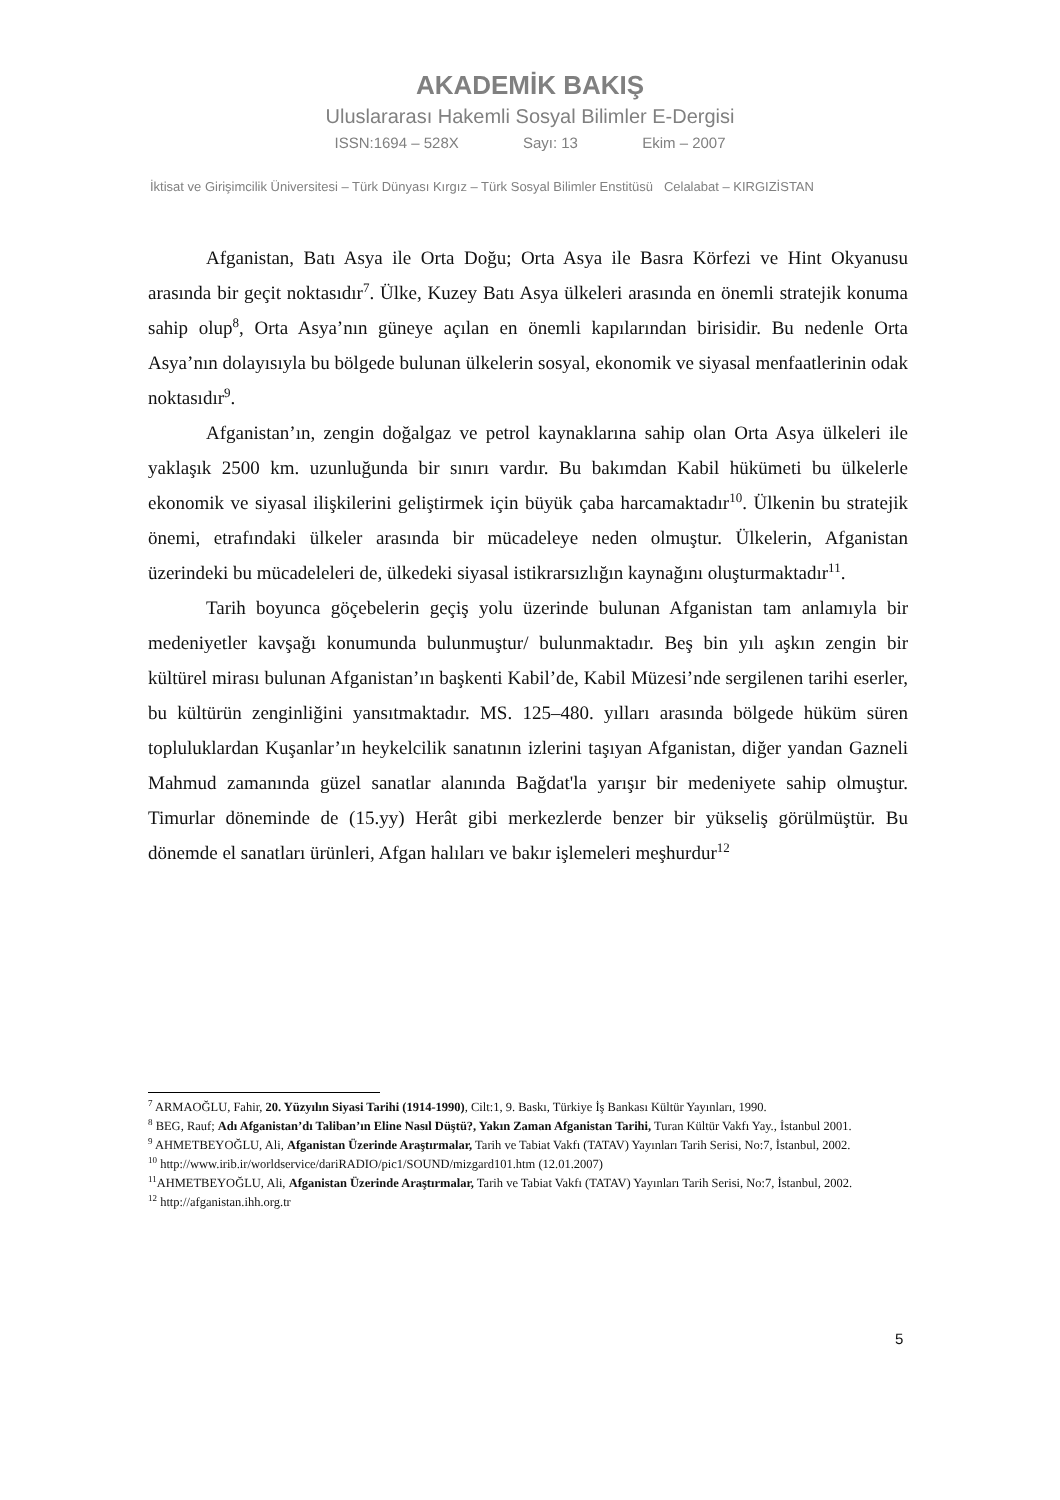AKADEMİK BAKIŞ
Uluslararası Hakemli Sosyal Bilimler E-Dergisi
ISSN:1694 – 528X Sayı: 13 Ekim – 2007
İktisat ve Girişimcilik Üniversitesi – Türk Dünyası Kırgız – Türk Sosyal Bilimler Enstitüsü Celalabat – KIRGIZİSTAN
Afganistan, Batı Asya ile Orta Doğu; Orta Asya ile Basra Körfezi ve Hint Okyanusu arasında bir geçit noktasıdır<sup>7</sup>. Ülke, Kuzey Batı Asya ülkeleri arasında en önemli stratejik konuma sahip olup<sup>8</sup>, Orta Asya’nın güneye açılan en önemli kapılarından birisidir. Bu nedenle Orta Asya’nın dolayısıyla bu bölgede bulunan ülkelerin sosyal, ekonomik ve siyasal menfaatlerinin odak noktasıdır<sup>9</sup>.
Afganistan’ın, zengin doğalgaz ve petrol kaynaklarına sahip olan Orta Asya ülkeleri ile yaklaşık 2500 km. uzunluğunda bir sınırı vardır. Bu bakımdan Kabil hükümeti bu ülkelerle ekonomik ve siyasal ilişkilerini geliştirmek için büyük çaba harcamaktadır<sup>10</sup>. Ülkenin bu stratejik önemi, etrafındaki ülkeler arasında bir mücadeleye neden olmuştur. Ülkelerin, Afganistan üzerindeki bu mücadeleleri de, ülkedeki siyasal istikrarsızlığın kaynağını oluşturmaktadır<sup>11</sup>.
Tarih boyunca göçebelerin geçiş yolu üzerinde bulunan Afganistan tam anlamıyla bir medeniyetler kavşağı konumunda bulunmuştur/ bulunmaktadır. Beş bin yılı aşkın zengin bir kültürel mirası bulunan Afganistan’ın başkenti Kabil’de, Kabil Müzesi’nde sergilenen tarihi eserler, bu kültürün zenginliğini yansıtmaktadır. MS. 125–480. yılları arasında bölgede hüküm süren topluluklardan Kuşanlar’ın heykelcilik sanatının izlerini taşıyan Afganistan, diğer yandan Gazneli Mahmud zamanında güzel sanatlar alanında Bağdat'la yarışır bir medeniyete sahip olmuştur. Timurlar döneminde de (15.yy) Herât gibi merkezlerde benzer bir yükseliş görülmüştür. Bu dönemde el sanatları ürünleri, Afgan halıları ve bakır işlemeleri meşhurdur<sup>12</sup>
<sup>7</sup> ARMAOĞLU, Fahir, 20. Yüzyılın Siyasi Tarihi (1914-1990), Cilt:1, 9. Baskı, Türkiye İş Bankası Kültür Yayınları, 1990.
<sup>8</sup> BEG, Rauf; Adı Afganistan’dı Taliban’ın Eline Nasıl Düştü?, Yakın Zaman Afganistan Tarihi, Turan Kültür Vakfı Yay., İstanbul 2001.
<sup>9</sup> AHMETBEYOĞLU, Ali, Afganistan Üzerinde Araştırmalar, Tarih ve Tabiat Vakfı (TATAV) Yayınları Tarih Serisi, No:7, İstanbul, 2002.
<sup>10</sup> http://www.irib.ir/worldservice/dariRADIO/pic1/SOUND/mizgard101.htm (12.01.2007)
<sup>11</sup> AHMETBEYOĞLU, Ali, Afganistan Üzerinde Araştırmalar, Tarih ve Tabiat Vakfı (TATAV) Yayınları Tarih Serisi, No:7, İstanbul, 2002.
<sup>12</sup> http://afganistan.ihh.org.tr
5